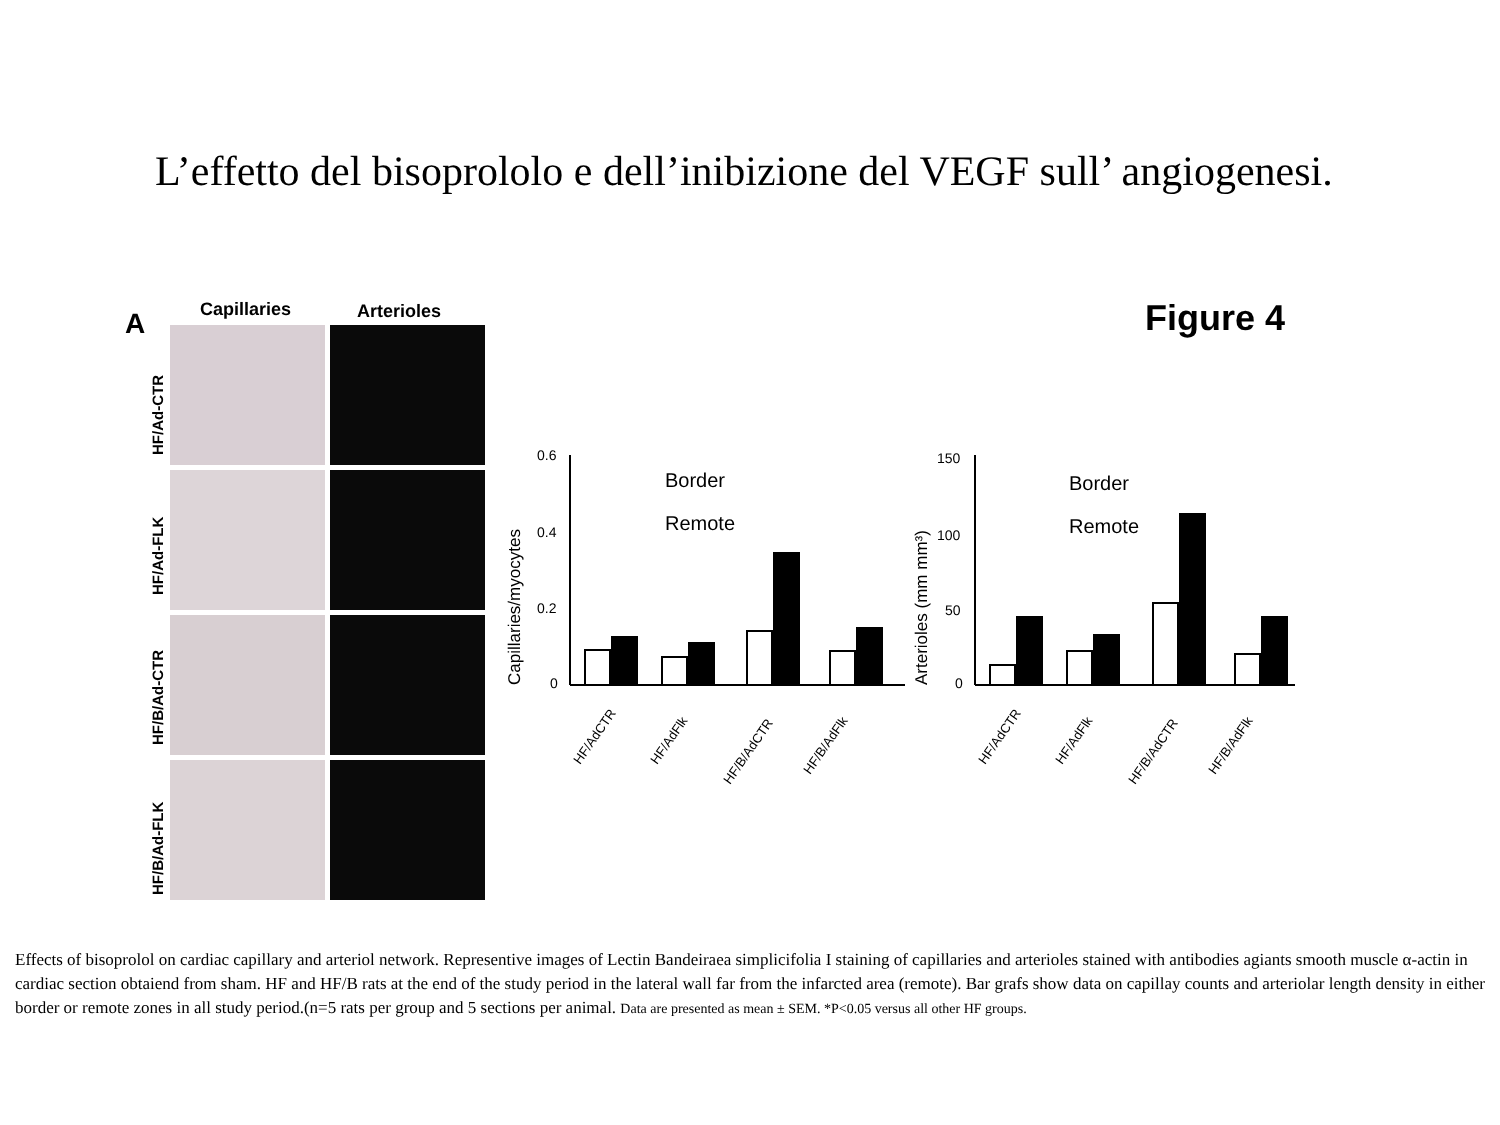L’effetto del bisoprololo e dell’inibizione del VEGF sull’ angiogenesi.
A
Capillaries
Arterioles
Figure 4
HF/Ad-CTR
HF/Ad-FLK
HF/B/Ad-CTR
HF/B/Ad-FLK
0.6
0.4
0.2
0
Capillaries/myocytes
150
100
50
0
Arterioles (mm mm³)
Border
Remote
Border
Remote
HF/AdCTR
HF/AdFlk
HF/B/AdCTR
HF/B/AdFlk
HF/AdCTR
HF/AdFlk
HF/B/AdCTR
HF/B/AdFlk
Effects of bisoprolol on cardiac capillary and arteriol network. Representive images of Lectin Bandeiraea simplicifolia I staining of capillaries and arterioles stained with antibodies agiants smooth muscle α-actin in cardiac section obtaiend from sham. HF and HF/B rats at the end of the study period in the lateral wall far from the infarcted area (remote). Bar grafs show data on capillay counts and arteriolar length density in either border or remote zones in all study period.(n=5 rats per group and 5 sections per animal. Data are presented as mean ± SEM. *P<0.05 versus all other HF groups.